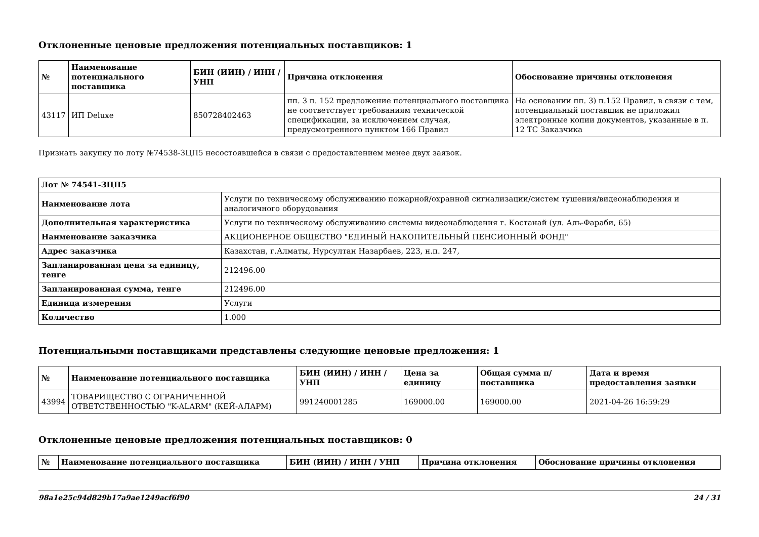Отклоненные ценовые предложения потенциальных поставщиков: 1
| № | Наименование потенциального поставщика | БИН (ИИН) / ИНН / УНП | Причина отклонения | Обоснование причины отклонения |
| --- | --- | --- | --- | --- |
| 43117 | ИП Deluxe | 850728402463 | пп. 3 п. 152 предложение потенциального поставщика не соответствует требованиям технической спецификации, за исключением случая, предусмотренного пунктом 166 Правил | На основании пп. 3) п.152 Правил, в связи с тем, потенциальный поставщик не приложил электронные копии документов, указанные в п. 12 ТС Заказчика |
Признать закупку по лоту №74538-ЗЦП5 несостоявшейся в связи с предоставлением менее двух заявок.
| Лот № 74541-ЗЦП5 | |
| --- | --- |
| Наименование лота | Услуги по техническому обслуживанию пожарной/охранной сигнализации/систем тушения/видеонаблюдения и аналогичного оборудования |
| Дополнительная характеристика | Услуги по техническому обслуживанию системы видеонаблюдения г. Костанай (ул. Аль-Фараби, 65) |
| Наименование заказчика | АКЦИОНЕРНОЕ ОБЩЕСТВО "ЕДИНЫЙ НАКОПИТЕЛЬНЫЙ ПЕНСИОННЫЙ ФОНД" |
| Адрес заказчика | Казахстан, г.Алматы, Нурсултан Назарбаев, 223, н.п. 247, |
| Запланированная цена за единицу, тенге | 212496.00 |
| Запланированная сумма, тенге | 212496.00 |
| Единица измерения | Услуги |
| Количество | 1.000 |
Потенциальными поставщиками представлены следующие ценовые предложения: 1
| № | Наименование потенциального поставщика | БИН (ИИН) / ИНН / УНП | Цена за единицу | Общая сумма п/поставщика | Дата и время предоставления заявки |
| --- | --- | --- | --- | --- | --- |
| 43994 | ТОВАРИЩЕСТВО С ОГРАНИЧЕННОЙ ОТВЕТСТВЕННОСТЬЮ "K-ALARM" (КЕЙ-АЛАРМ) | 991240001285 | 169000.00 | 169000.00 | 2021-04-26 16:59:29 |
Отклоненные ценовые предложения потенциальных поставщиков: 0
| № | Наименование потенциального поставщика | БИН (ИИН) / ИНН / УНП | Причина отклонения | Обоснование причины отклонения |
| --- | --- | --- | --- | --- |
98a1e25c94d829b17a9ae1249acf6f90 24 / 31